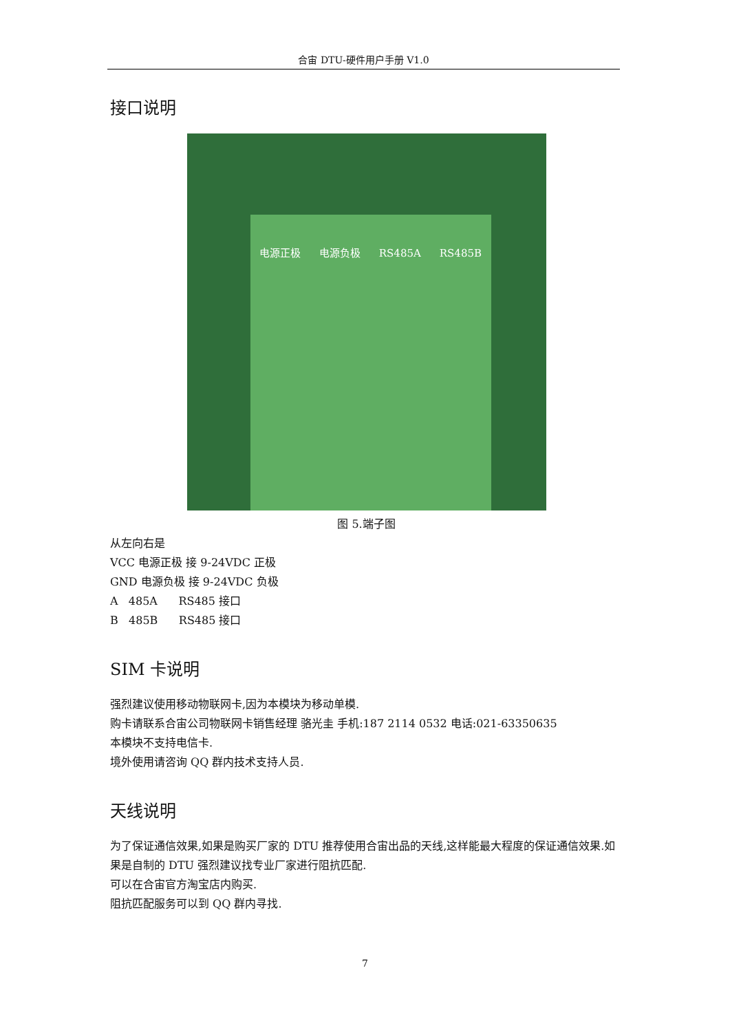合宙 DTU-硬件用户手册 V1.0
接口说明
电源正极 电源负极 RS485A RS485B
图 5.端子图
从左向右是
VCC 电源正极 接 9-24VDC 正极
GND 电源负极 接 9-24VDC 负极
A 485A RS485 接口
B 485B RS485 接口
SIM 卡说明
强烈建议使用移动物联网卡,因为本模块为移动单模.
购卡请联系合宙公司物联网卡销售经理 骆光圭 手机:187 2114 0532 电话:021-63350635
本模块不支持电信卡.
境外使用请咨询 QQ 群内技术支持人员.
天线说明
为了保证通信效果,如果是购买厂家的 DTU 推荐使用合宙出品的天线,这样能最大程度的保证通信效果.如果是自制的 DTU 强烈建议找专业厂家进行阻抗匹配.
可以在合宙官方淘宝店内购买.
阻抗匹配服务可以到 QQ 群内寻找.
7